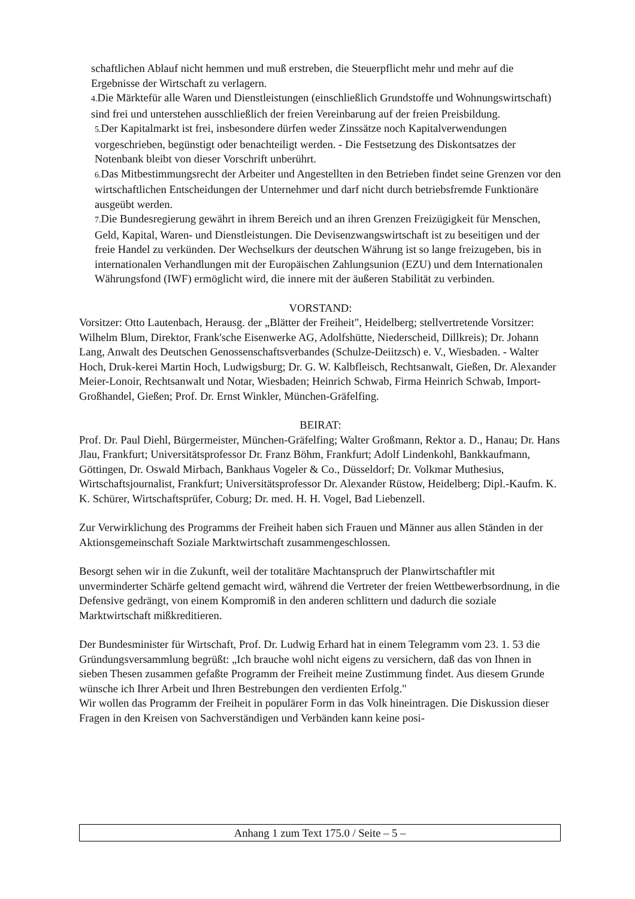schaftlichen Ablauf nicht hemmen und muß erstreben, die Steuerpflicht mehr und mehr auf die Ergebnisse der Wirtschaft zu verlagern.
4. Die Märktefür alle Waren und Dienstleistungen (einschließlich Grundstoffe und Wohnungswirtschaft) sind frei und unterstehen ausschließlich der freien Vereinbarung auf der freien Preisbildung.
5. Der Kapitalmarkt ist frei, insbesondere dürfen weder Zinssätze noch Kapitalverwendungen vorgeschrieben, begünstigt oder benachteiligt werden. - Die Festsetzung des Diskontsatzes der Notenbank bleibt von dieser Vorschrift unberührt.
6. Das Mitbestimmungsrecht der Arbeiter und Angestellten in den Betrieben findet seine Grenzen vor den wirtschaftlichen Entscheidungen der Unternehmer und darf nicht durch betriebsfremde Funktionäre ausgeübt werden.
7. Die Bundesregierung gewährt in ihrem Bereich und an ihren Grenzen Freizügigkeit für Menschen, Geld, Kapital, Waren- und Dienstleistungen. Die Devisenzwangswirtschaft ist zu beseitigen und der freie Handel zu verkünden. Der Wechselkurs der deutschen Währung ist so lange freizugeben, bis in internationalen Verhandlungen mit der Europäischen Zahlungsunion (EZU) und dem Internationalen Währungsfond (IWF) ermöglicht wird, die innere mit der äußeren Stabilität zu verbinden.
VORSTAND:
Vorsitzer: Otto Lautenbach, Herausg. der „Blätter der Freiheit", Heidelberg; stellvertretende Vorsitzer: Wilhelm Blum, Direktor, Frank'sche Eisenwerke AG, Adolfshütte, Niederscheid, Dillkreis); Dr. Johann Lang, Anwalt des Deutschen Genossenschaftsverbandes (Schulze-Deiitzsch) e. V., Wiesbaden. - Walter Hoch, Druk-kerei Martin Hoch, Ludwigsburg; Dr. G. W. Kalbfleisch, Rechtsanwalt, Gießen, Dr. Alexander Meier-Lonoir, Rechtsanwalt und Notar, Wiesbaden; Heinrich Schwab, Firma Heinrich Schwab, Import-Großhandel, Gießen; Prof. Dr. Ernst Winkler, München-Gräfelfing.
BEIRAT:
Prof. Dr. Paul Diehl, Bürgermeister, München-Gräfelfing; Walter Großmann, Rektor a. D., Hanau; Dr. Hans Jlau, Frankfurt; Universitätsprofessor Dr. Franz Böhm, Frankfurt; Adolf Lindenkohl, Bankkaufmann, Göttingen, Dr. Oswald Mirbach, Bankhaus Vogeler & Co., Düsseldorf; Dr. Volkmar Muthesius, Wirtschaftsjournalist, Frankfurt; Universitätsprofessor Dr. Alexander Rüstow, Heidelberg; Dipl.-Kaufm. K. K. Schürer, Wirtschaftsprüfer, Coburg; Dr. med. H. H. Vogel, Bad Liebenzell.
Zur Verwirklichung des Programms der Freiheit haben sich Frauen und Männer aus allen Ständen in der Aktionsgemeinschaft Soziale Marktwirtschaft zusammengeschlossen.
Besorgt sehen wir in die Zukunft, weil der totalitäre Machtanspruch der Planwirtschaftler mit unverminderter Schärfe geltend gemacht wird, während die Vertreter der freien Wettbewerbsordnung, in die Defensive gedrängt, von einem Kompromiß in den anderen schlittern und dadurch die soziale Marktwirtschaft mißkreditieren.
Der Bundesminister für Wirtschaft, Prof. Dr. Ludwig Erhard hat in einem Telegramm vom 23. 1. 53 die Gründungsversammlung begrüßt: „Ich brauche wohl nicht eigens zu versichern, daß das von Ihnen in sieben Thesen zusammen gefaßte Programm der Freiheit meine Zustimmung findet. Aus diesem Grunde wünsche ich Ihrer Arbeit und Ihren Bestrebungen den verdienten Erfolg."
Wir wollen das Programm der Freiheit in populärer Form in das Volk hineintragen. Die Diskussion dieser Fragen in den Kreisen von Sachverständigen und Verbänden kann keine posi-
Anhang 1 zum Text 175.0 / Seite – 5 –